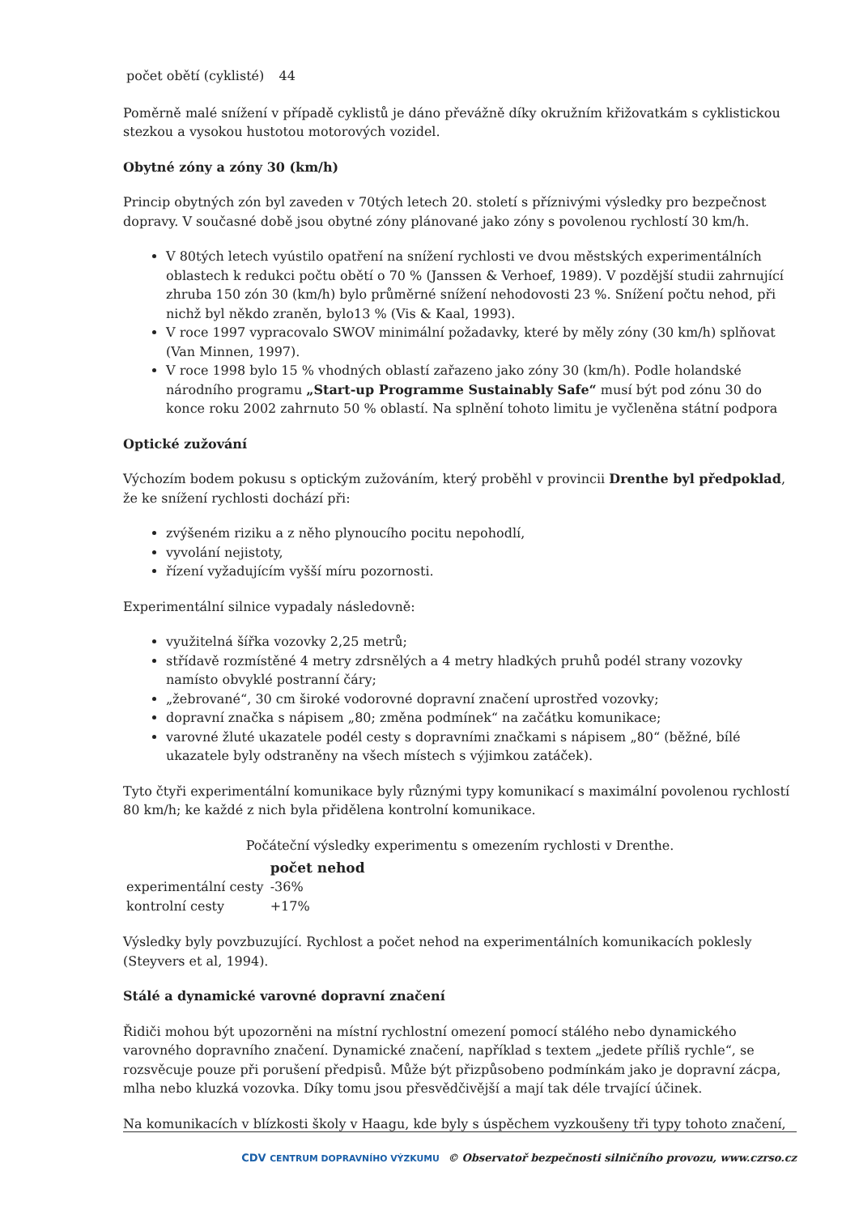| počet obětí (cyklisté) | 44 |
Poměrně malé snížení v případě cyklistů je dáno převážně díky okružním křižovatkám s cyklistickou stezkou a vysokou hustotou motorových vozidel.
Obytné zóny a zóny 30 (km/h)
Princip obytných zón byl zaveden v 70tých letech 20. století s příznivými výsledky pro bezpečnost dopravy. V současné době jsou obytné zóny plánované jako zóny s povolenou rychlostí 30 km/h.
V 80tých letech vyústilo opatření na snížení rychlosti ve dvou městských experimentálních oblastech k redukci počtu obětí o 70 % (Janssen & Verhoef, 1989). V pozdější studii zahrnující zhruba 150 zón 30 (km/h) bylo průměrné snížení nehodovosti 23 %. Snížení počtu nehod, při nichž byl někdo zraněn, bylo13 % (Vis & Kaal, 1993).
V roce 1997 vypracovalo SWOV minimální požadavky, které by měly zóny (30 km/h) splňovat (Van Minnen, 1997).
V roce 1998 bylo 15 % vhodných oblastí zařazeno jako zóny 30 (km/h). Podle holandské národního programu „Start-up Programme Sustainably Safe“ musí být pod zónu 30 do konce roku 2002 zahrnuto 50 % oblastí. Na splnění tohoto limitu je vyčleněna státní podpora
Optické zužování
Výchozím bodem pokusu s optickým zužováním, který proběhl v provincii Drenthe byl předpoklad, že ke snížení rychlosti dochází při:
zvýšeném riziku a z něho plynoucího pocitu nepohodlí,
vyvolání nejistoty,
řízení vyžadujícím vyšší míru pozornosti.
Experimentální silnice vypadaly následovně:
využitelná šířka vozovky 2,25 metrů;
střídavě rozmístěné 4 metry zdrsnělých a 4 metry hladkých pruhů podél strany vozovky namísto obvyklé postranní čáry;
„žebrované“, 30 cm široké vodorovné dopravní značení uprostřed vozovky;
dopravní značka s nápisem „80; změna podmínek“ na začátku komunikace;
varovné žluté ukazatele podél cesty s dopravními značkami s nápisem „80“ (běžné, bílé ukazatele byly odstraněny na všech místech s výjimkou zatáček).
Tyto čtyři experimentální komunikace byly různými typy komunikací s maximální povolenou rychlostí 80 km/h; ke každé z nich byla přidělena kontrolní komunikace.
Počáteční výsledky experimentu s omezením rychlosti v Drenthe.
| | počet nehod |
| experimentální cesty | -36% |
| kontrolní cesty | +17% |
Výsledky byly povzbuzující. Rychlost a počet nehod na experimentálních komunikacích poklesly (Steyvers et al, 1994).
Stálé a dynamické varovné dopravní značení
Řidiči mohou být upozorněni na místní rychlostní omezení pomocí stálého nebo dynamického varovného dopravního značení. Dynamické značení, například s textem „jedete příliš rychle“, se rozsvěcuje pouze při porušení předpisů. Může být přizpůsobeno podmínkám jako je dopravní zácpa, mlha nebo kluzká vozovka. Díky tomu jsou přesvědčivější a mají tak déle trvající účinek.
Na komunikacích v blízkosti školy v Haagu, kde byly s úspěchem vyzkoušeny tři typy tohoto značení,
CDV CENTRUM DOPRAVNÍHO VÝZKUMU © Observatoř bezpečnosti silničního provozu, www.czrso.cz